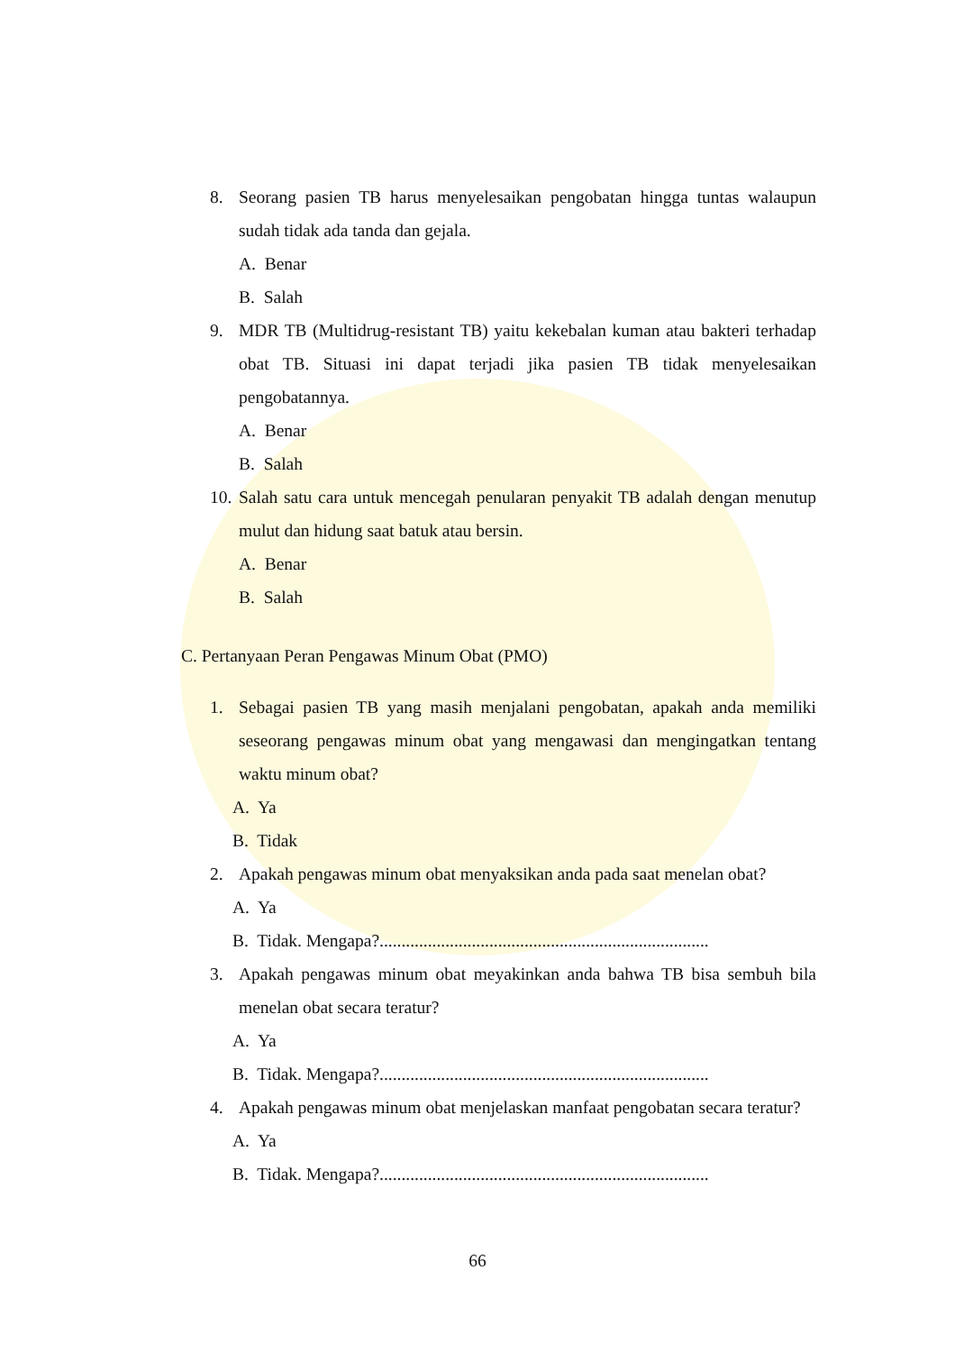8. Seorang pasien TB harus menyelesaikan pengobatan hingga tuntas walaupun sudah tidak ada tanda dan gejala.
A. Benar
B. Salah
9. MDR TB (Multidrug-resistant TB) yaitu kekebalan kuman atau bakteri terhadap obat TB. Situasi ini dapat terjadi jika pasien TB tidak menyelesaikan pengobatannya.
A. Benar
B. Salah
10. Salah satu cara untuk mencegah penularan penyakit TB adalah dengan menutup mulut dan hidung saat batuk atau bersin.
A. Benar
B. Salah
C. Pertanyaan Peran Pengawas Minum Obat (PMO)
1. Sebagai pasien TB yang masih menjalani pengobatan, apakah anda memiliki seseorang pengawas minum obat yang mengawasi dan mengingatkan tentang waktu minum obat?
A. Ya
B. Tidak
2. Apakah pengawas minum obat menyaksikan anda pada saat menelan obat?
A. Ya
B. Tidak. Mengapa?...........................................................................
3. Apakah pengawas minum obat meyakinkan anda bahwa TB bisa sembuh bila menelan obat secara teratur?
A. Ya
B. Tidak. Mengapa?...........................................................................
4. Apakah pengawas minum obat menjelaskan manfaat pengobatan secara teratur?
A. Ya
B. Tidak. Mengapa?...........................................................................
66